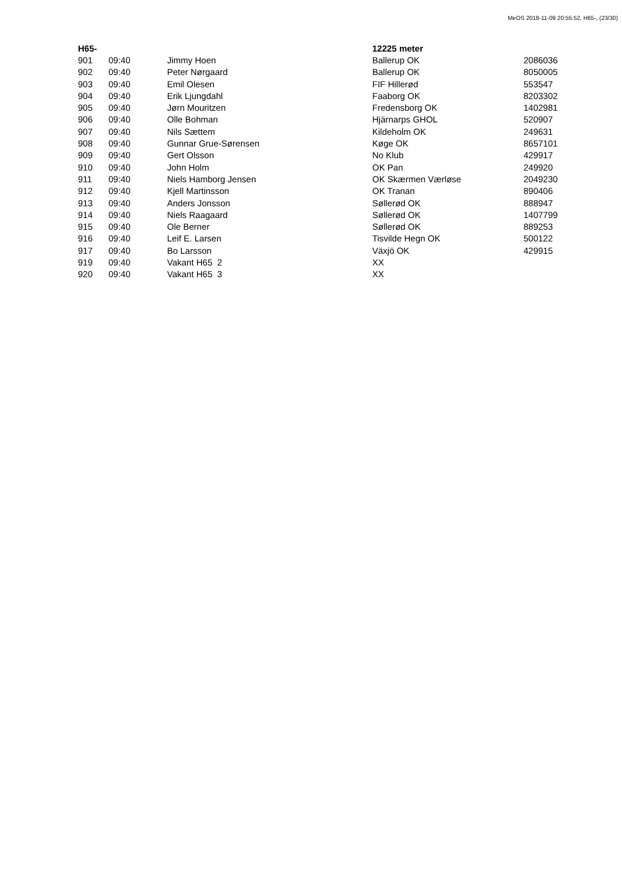MeOS 2018-11-09 20:55:52, H65-, (23/30)
| H65- | | | 12225 meter | |
| --- | --- | --- | --- | --- |
| 901 | 09:40 | Jimmy Hoen | Ballerup OK | 2086036 |
| 902 | 09:40 | Peter Nørgaard | Ballerup OK | 8050005 |
| 903 | 09:40 | Emil Olesen | FIF Hillerød | 553547 |
| 904 | 09:40 | Erik Ljungdahl | Faaborg OK | 8203302 |
| 905 | 09:40 | Jørn Mouritzen | Fredensborg OK | 1402981 |
| 906 | 09:40 | Olle Bohman | Hjärnarps GHOL | 520907 |
| 907 | 09:40 | Nils Sættem | Kildeholm OK | 249631 |
| 908 | 09:40 | Gunnar Grue-Sørensen | Køge OK | 8657101 |
| 909 | 09:40 | Gert Olsson | No Klub | 429917 |
| 910 | 09:40 | John Holm | OK Pan | 249920 |
| 911 | 09:40 | Niels Hamborg Jensen | OK Skærmen Værløse | 2049230 |
| 912 | 09:40 | Kjell Martinsson | OK Tranan | 890406 |
| 913 | 09:40 | Anders Jonsson | Søllerød OK | 888947 |
| 914 | 09:40 | Niels Raagaard | Søllerød OK | 1407799 |
| 915 | 09:40 | Ole Berner | Søllerød OK | 889253 |
| 916 | 09:40 | Leif E. Larsen | Tisvilde Hegn OK | 500122 |
| 917 | 09:40 | Bo Larsson | Växjö OK | 429915 |
| 919 | 09:40 | Vakant H65 2 | XX | |
| 920 | 09:40 | Vakant H65 3 | XX | |